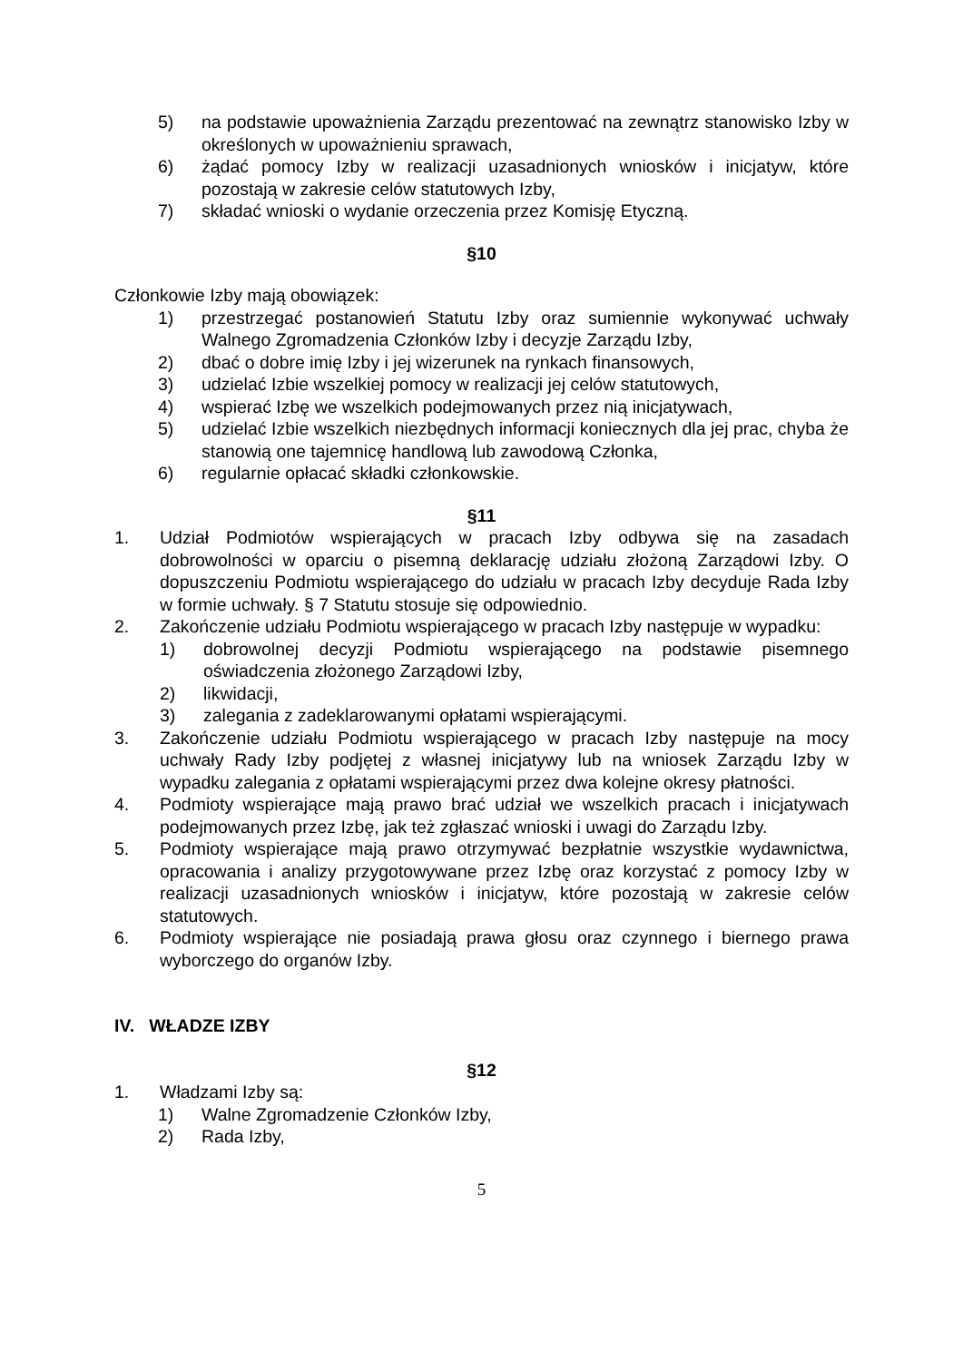5) na podstawie upoważnienia Zarządu prezentować na zewnątrz stanowisko Izby w określonych w upoważnieniu sprawach,
6) żądać pomocy Izby w realizacji uzasadnionych wniosków i inicjatyw, które pozostają w zakresie celów statutowych Izby,
7) składać wnioski o wydanie orzeczenia przez Komisję Etyczną.
§10
Członkowie Izby mają obowiązek:
1) przestrzegać postanowień Statutu Izby oraz sumiennie wykonywać uchwały Walnego Zgromadzenia Członków Izby i decyzje Zarządu Izby,
2) dbać o dobre imię Izby i jej wizerunek na rynkach finansowych,
3) udzielać Izbie wszelkiej pomocy w realizacji jej celów statutowych,
4) wspierać Izbę we wszelkich podejmowanych przez nią inicjatywach,
5) udzielać Izbie wszelkich niezbędnych informacji koniecznych dla jej prac, chyba że stanowią one tajemnicę handlową lub zawodową Członka,
6) regularnie opłacać składki członkowskie.
§11
1. Udział Podmiotów wspierających w pracach Izby odbywa się na zasadach dobrowolności w oparciu o pisemną deklarację udziału złożoną Zarządowi Izby. O dopuszczeniu Podmiotu wspierającego do udziału w pracach Izby decyduje Rada Izby w formie uchwały. § 7 Statutu stosuje się odpowiednio.
2. Zakończenie udziału Podmiotu wspierającego w pracach Izby następuje w wypadku:
1) dobrowolnej decyzji Podmiotu wspierającego na podstawie pisemnego oświadczenia złożonego Zarządowi Izby,
2) likwidacji,
3) zalegania z zadeklarowanymi opłatami wspierającymi.
3. Zakończenie udziału Podmiotu wspierającego w pracach Izby następuje na mocy uchwały Rady Izby podjętej z własnej inicjatywy lub na wniosek Zarządu Izby w wypadku zalegania z opłatami wspierającymi przez dwa kolejne okresy płatności.
4. Podmioty wspierające mają prawo brać udział we wszelkich pracach i inicjatywach podejmowanych przez Izbę, jak też zgłaszać wnioski i uwagi do Zarządu Izby.
5. Podmioty wspierające mają prawo otrzymywać bezpłatnie wszystkie wydawnictwa, opracowania i analizy przygotowywane przez Izbę oraz korzystać z pomocy Izby w realizacji uzasadnionych wniosków i inicjatyw, które pozostają w zakresie celów statutowych.
6. Podmioty wspierające nie posiadają prawa głosu oraz czynnego i biernego prawa wyborczego do organów Izby.
IV. WŁADZE IZBY
§12
1. Władzami Izby są:
1) Walne Zgromadzenie Członków Izby,
2) Rada Izby,
5